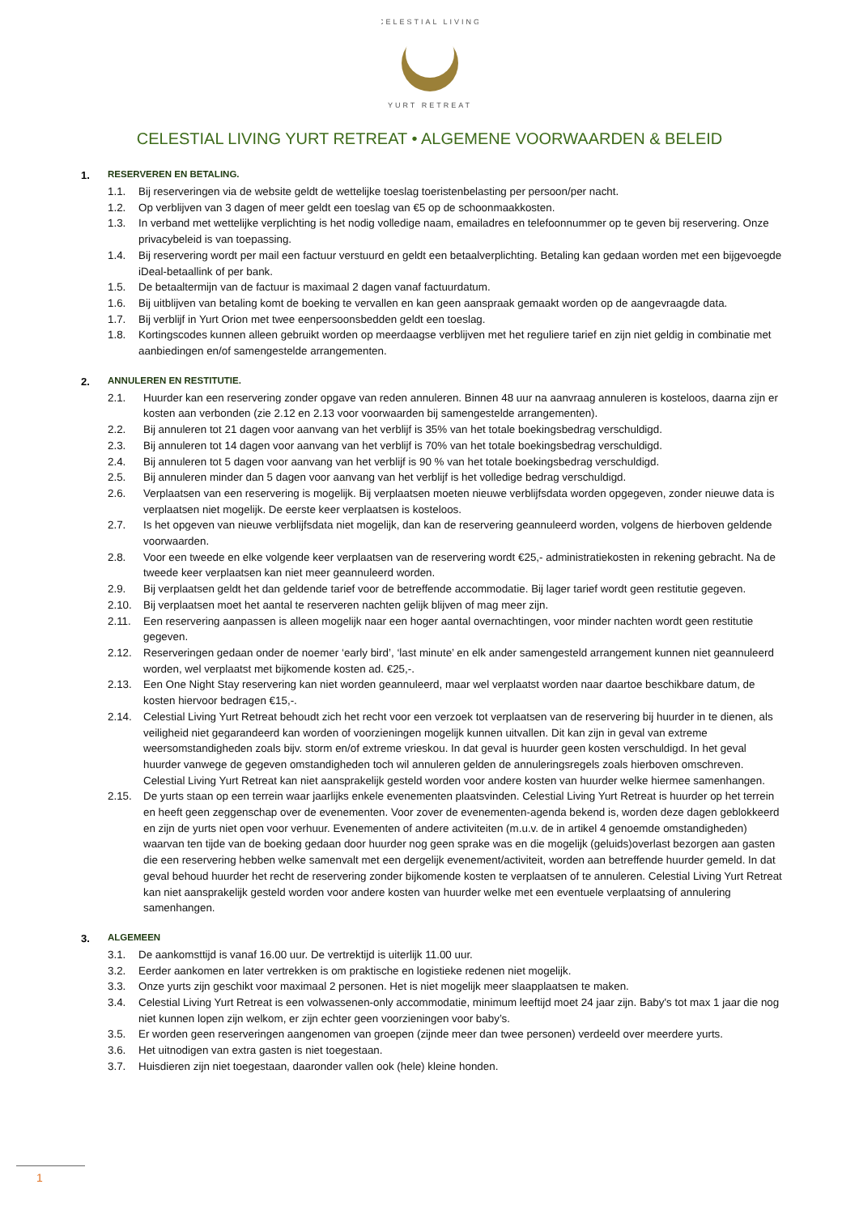CELESTIAL LIVING
YURT RETREAT
CELESTIAL LIVING YURT RETREAT • ALGEMENE VOORWAARDEN & BELEID
1. RESERVEREN EN BETALING.
1.1. Bij reserveringen via de website geldt de wettelijke toeslag toeristenbelasting per persoon/per nacht.
1.2. Op verblijven van 3 dagen of meer geldt een toeslag van €5 op de schoonmaakkosten.
1.3. In verband met wettelijke verplichting is het nodig volledige naam, emailadres en telefoonnummer op te geven bij reservering. Onze privacybeleid is van toepassing.
1.4. Bij reservering wordt per mail een factuur verstuurd en geldt een betaalverplichting. Betaling kan gedaan worden met een bijgevoegde iDeal-betaallink of per bank.
1.5. De betaaltermijn van de factuur is maximaal 2 dagen vanaf factuurdatum.
1.6. Bij uitblijven van betaling komt de boeking te vervallen en kan geen aanspraak gemaakt worden op de aangevraagde data.
1.7. Bij verblijf in Yurt Orion met twee eenpersoonsbedden geldt een toeslag.
1.8. Kortingscodes kunnen alleen gebruikt worden op meerdaagse verblijven met het reguliere tarief en zijn niet geldig in combinatie met aanbiedingen en/of samengestelde arrangementen.
2. ANNULEREN EN RESTITUTIE.
2.1. Huurder kan een reservering zonder opgave van reden annuleren. Binnen 48 uur na aanvraag annuleren is kosteloos, daarna zijn er kosten aan verbonden (zie 2.12 en 2.13 voor voorwaarden bij samengestelde arrangementen).
2.2. Bij annuleren tot 21 dagen voor aanvang van het verblijf is 35% van het totale boekingsbedrag verschuldigd.
2.3. Bij annuleren tot 14 dagen voor aanvang van het verblijf is 70% van het totale boekingsbedrag verschuldigd.
2.4. Bij annuleren tot 5 dagen voor aanvang van het verblijf is 90 % van het totale boekingsbedrag verschuldigd.
2.5. Bij annuleren minder dan 5 dagen voor aanvang van het verblijf is het volledige bedrag verschuldigd.
2.6. Verplaatsen van een reservering is mogelijk. Bij verplaatsen moeten nieuwe verblijfsdata worden opgegeven, zonder nieuwe data is verplaatsen niet mogelijk. De eerste keer verplaatsen is kosteloos.
2.7. Is het opgeven van nieuwe verblijfsdata niet mogelijk, dan kan de reservering geannuleerd worden, volgens de hierboven geldende voorwaarden.
2.8. Voor een tweede en elke volgende keer verplaatsen van de reservering wordt €25,- administratiekosten in rekening gebracht. Na de tweede keer verplaatsen kan niet meer geannuleerd worden.
2.9. Bij verplaatsen geldt het dan geldende tarief voor de betreffende accommodatie. Bij lager tarief wordt geen restitutie gegeven.
2.10. Bij verplaatsen moet het aantal te reserveren nachten gelijk blijven of mag meer zijn.
2.11. Een reservering aanpassen is alleen mogelijk naar een hoger aantal overnachtingen, voor minder nachten wordt geen restitutie gegeven.
2.12. Reserveringen gedaan onder de noemer ‘early bird’, ‘last minute’ en elk ander samengesteld arrangement kunnen niet geannuleerd worden, wel verplaatst met bijkomende kosten ad. €25,-.
2.13. Een One Night Stay reservering kan niet worden geannuleerd, maar wel verplaatst worden naar daartoe beschikbare datum, de kosten hiervoor bedragen €15,-.
2.14. Celestial Living Yurt Retreat behoudt zich het recht voor een verzoek tot verplaatsen van de reservering bij huurder in te dienen, als veiligheid niet gegarandeerd kan worden of voorzieningen mogelijk kunnen uitvallen. Dit kan zijn in geval van extreme weersomstandigheden zoals bijv. storm en/of extreme vrieskou. In dat geval is huurder geen kosten verschuldigd. In het geval huurder vanwege de gegeven omstandigheden toch wil annuleren gelden de annuleringsregels zoals hierboven omschreven. Celestial Living Yurt Retreat kan niet aansprakelijk gesteld worden voor andere kosten van huurder welke hiermee samenhangen.
2.15. De yurts staan op een terrein waar jaarlijks enkele evenementen plaatsvinden. Celestial Living Yurt Retreat is huurder op het terrein en heeft geen zeggenschap over de evenementen. Voor zover de evenementen-agenda bekend is, worden deze dagen geblokkeerd en zijn de yurts niet open voor verhuur. Evenementen of andere activiteiten (m.u.v. de in artikel 4 genoemde omstandigheden) waarvan ten tijde van de boeking gedaan door huurder nog geen sprake was en die mogelijk (geluids)overlast bezorgen aan gasten die een reservering hebben welke samenvalt met een dergelijk evenement/activiteit, worden aan betreffende huurder gemeld. In dat geval behoud huurder het recht de reservering zonder bijkomende kosten te verplaatsen of te annuleren. Celestial Living Yurt Retreat kan niet aansprakelijk gesteld worden voor andere kosten van huurder welke met een eventuele verplaatsing of annulering samenhangen.
3. ALGEMEEN
3.1. De aankomsttijd is vanaf 16.00 uur. De vertrektijd is uiterlijk 11.00 uur.
3.2. Eerder aankomen en later vertrekken is om praktische en logistieke redenen niet mogelijk.
3.3. Onze yurts zijn geschikt voor maximaal 2 personen. Het is niet mogelijk meer slaapplaatsen te maken.
3.4. Celestial Living Yurt Retreat is een volwassenen-only accommodatie, minimum leeftijd moet 24 jaar zijn. Baby's tot max 1 jaar die nog niet kunnen lopen zijn welkom, er zijn echter geen voorzieningen voor baby’s.
3.5. Er worden geen reserveringen aangenomen van groepen (zijnde meer dan twee personen) verdeeld over meerdere yurts.
3.6. Het uitnodigen van extra gasten is niet toegestaan.
3.7. Huisdieren zijn niet toegestaan, daaronder vallen ook (hele) kleine honden.
1